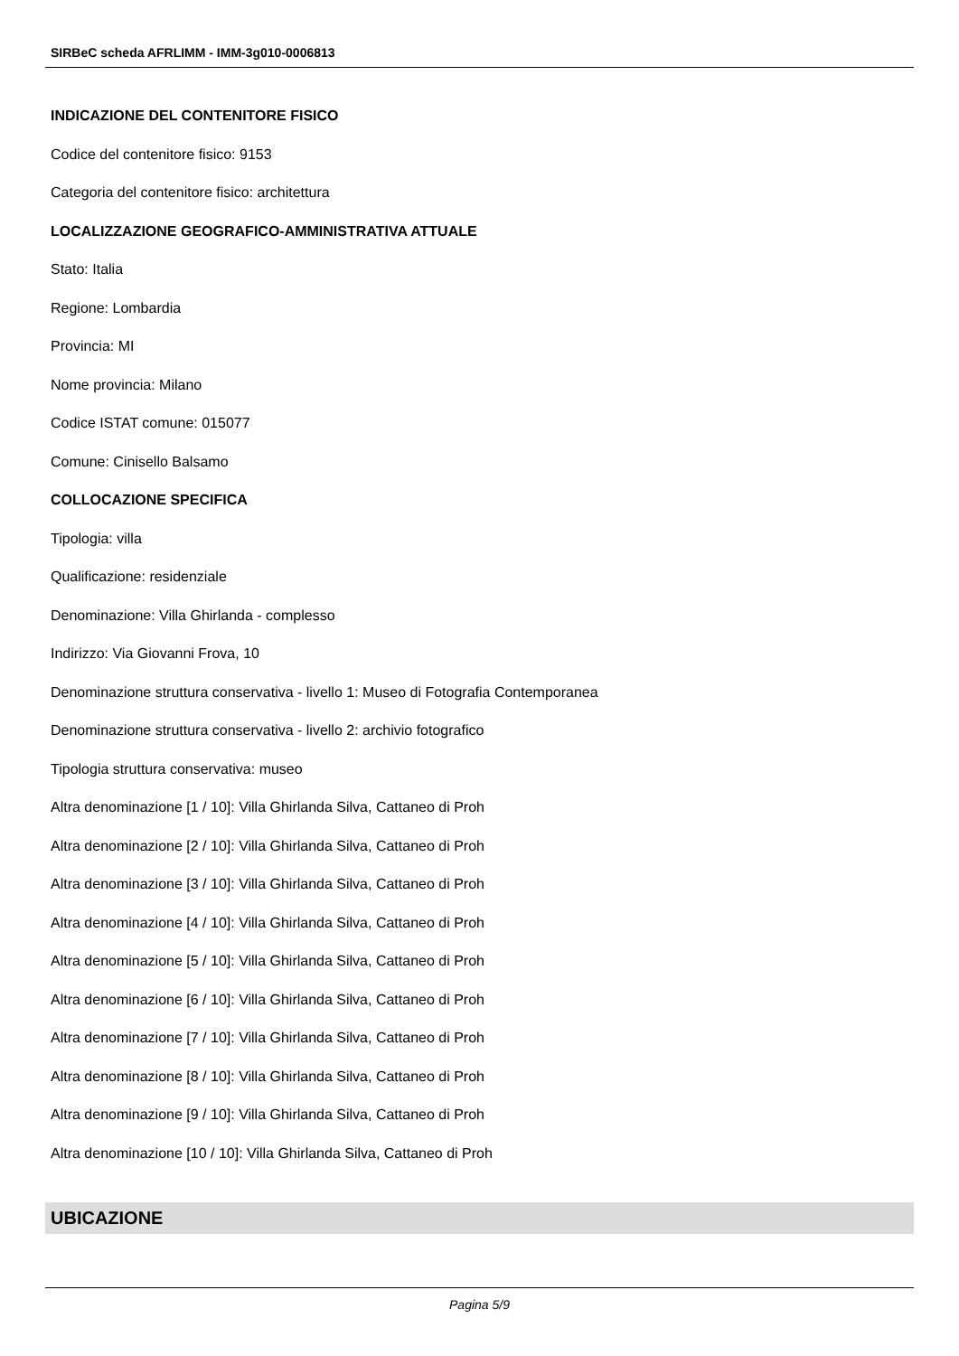SIRBeC scheda AFRLIMM - IMM-3g010-0006813
INDICAZIONE DEL CONTENITORE FISICO
Codice del contenitore fisico: 9153
Categoria del contenitore fisico: architettura
LOCALIZZAZIONE GEOGRAFICO-AMMINISTRATIVA ATTUALE
Stato: Italia
Regione: Lombardia
Provincia: MI
Nome provincia: Milano
Codice ISTAT comune: 015077
Comune: Cinisello Balsamo
COLLOCAZIONE SPECIFICA
Tipologia: villa
Qualificazione: residenziale
Denominazione: Villa Ghirlanda - complesso
Indirizzo: Via Giovanni Frova, 10
Denominazione struttura conservativa - livello 1: Museo di Fotografia Contemporanea
Denominazione struttura conservativa - livello 2: archivio fotografico
Tipologia struttura conservativa: museo
Altra denominazione [1 / 10]: Villa Ghirlanda Silva, Cattaneo di Proh
Altra denominazione [2 / 10]: Villa Ghirlanda Silva, Cattaneo di Proh
Altra denominazione [3 / 10]: Villa Ghirlanda Silva, Cattaneo di Proh
Altra denominazione [4 / 10]: Villa Ghirlanda Silva, Cattaneo di Proh
Altra denominazione [5 / 10]: Villa Ghirlanda Silva, Cattaneo di Proh
Altra denominazione [6 / 10]: Villa Ghirlanda Silva, Cattaneo di Proh
Altra denominazione [7 / 10]: Villa Ghirlanda Silva, Cattaneo di Proh
Altra denominazione [8 / 10]: Villa Ghirlanda Silva, Cattaneo di Proh
Altra denominazione [9 / 10]: Villa Ghirlanda Silva, Cattaneo di Proh
Altra denominazione [10 / 10]: Villa Ghirlanda Silva, Cattaneo di Proh
UBICAZIONE
Pagina 5/9